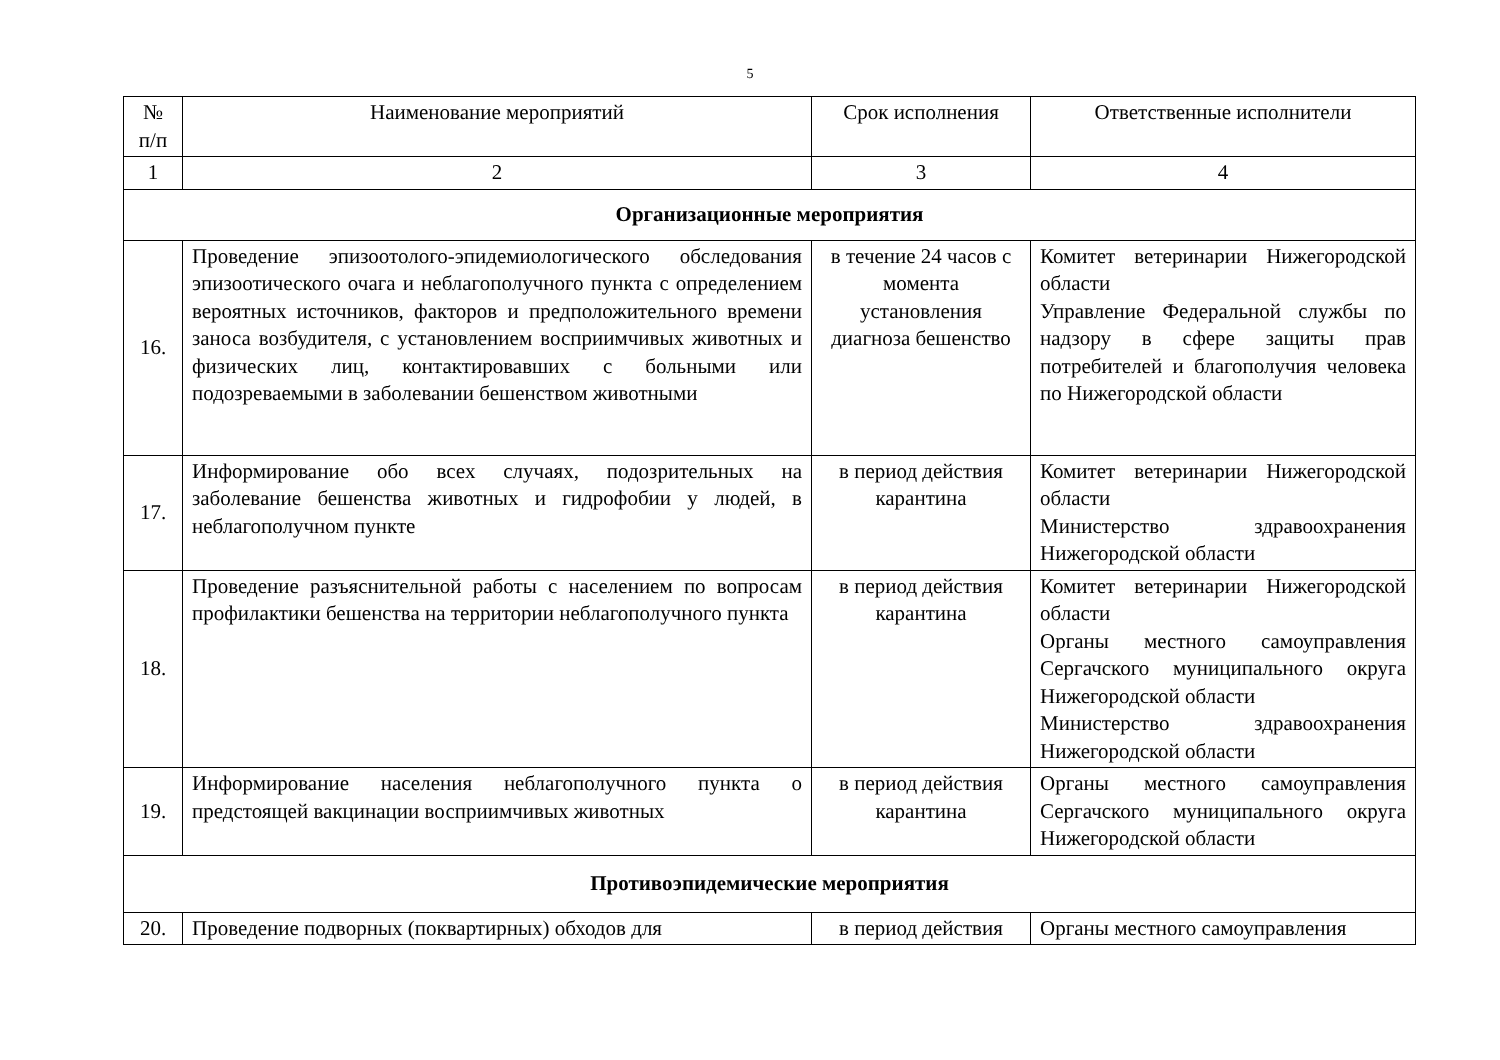5
| № п/п | Наименование мероприятий | Срок исполнения | Ответственные исполнители |
| --- | --- | --- | --- |
| 1 | 2 | 3 | 4 |
| Организационные мероприятия | | | |
| 16. | Проведение эпизоотолого-эпидемиологического обследования эпизоотического очага и неблагополучного пункта с определением вероятных источников, факторов и предположительного времени заноса возбудителя, с установлением восприимчивых животных и физических лиц, контактировавших с больными или подозреваемыми в заболевании бешенством животными | в течение 24 часов с момента установления диагноза бешенство | Комитет ветеринарии Нижегородской области Управление Федеральной службы по надзору в сфере защиты прав потребителей и благополучия человека по Нижегородской области |
| 17. | Информирование обо всех случаях, подозрительных на заболевание бешенства животных и гидрофобии у людей, в неблагополучном пункте | в период действия карантина | Комитет ветеринарии Нижегородской области Министерство здравоохранения Нижегородской области |
| 18. | Проведение разъяснительной работы с населением по вопросам профилактики бешенства на территории неблагополучного пункта | в период действия карантина | Комитет ветеринарии Нижегородской области Органы местного самоуправления Сергачского муниципального округа Нижегородской области Министерство здравоохранения Нижегородской области |
| 19. | Информирование населения неблагополучного пункта о предстоящей вакцинации восприимчивых животных | в период действия карантина | Органы местного самоуправления Сергачского муниципального округа Нижегородской области |
| Противоэпидемические мероприятия | | | |
| 20. | Проведение подворных (поквартирных) обходов для | в период действия | Органы местного самоуправления |